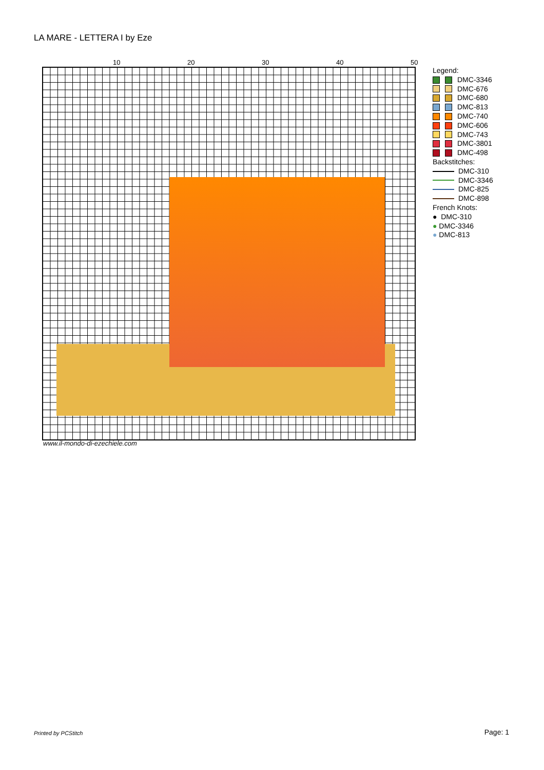LA MARE - LETTERA I by Eze
10 20 30 40 50
www.il-mondo-di-ezechiele.com
Legend:
DMC-3346
DMC-676
DMC-680
DMC-813
DMC-740
DMC-606
DMC-743
DMC-3801
DMC-498
Backstitches:
DMC-310
DMC-3346
DMC-825
DMC-898
French Knots:
● DMC-310
● DMC-3346
● DMC-813
Printed by PCStitch Page: 1